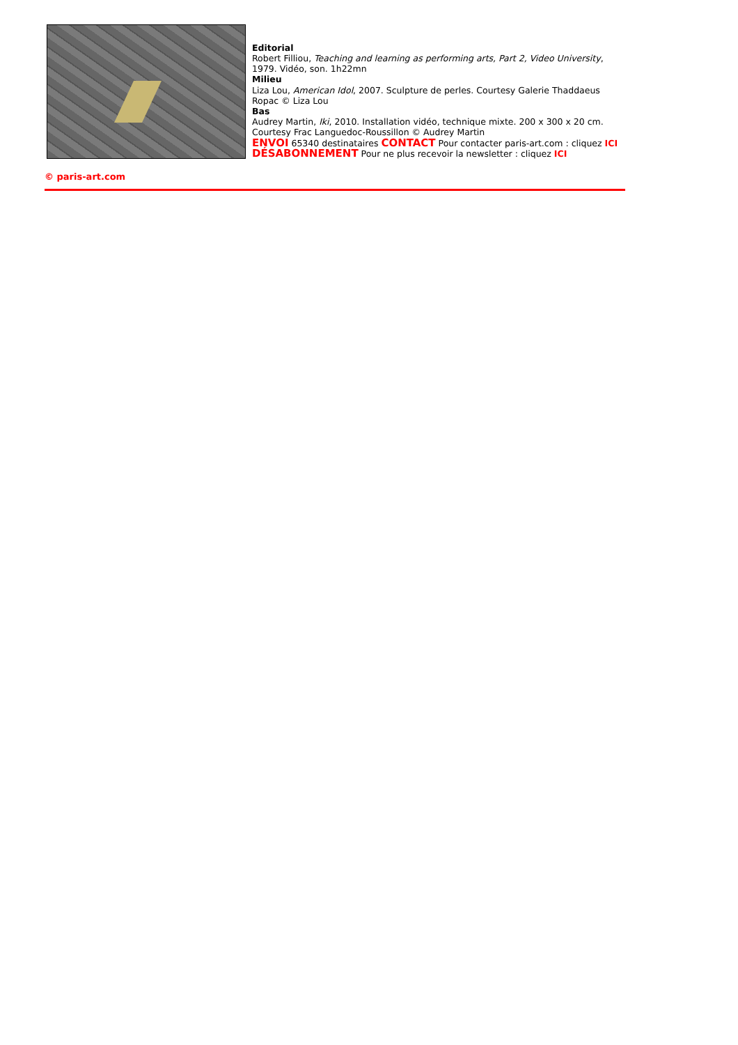Editorial
Robert Filliou, Teaching and learning as performing arts, Part 2, Video University, 1979. Vidéo, son. 1h22mn
Milieu
Liza Lou, American Idol, 2007. Sculpture de perles. Courtesy Galerie Thaddaeus Ropac © Liza Lou
Bas
Audrey Martin, Iki, 2010. Installation vidéo, technique mixte. 200 x 300 x 20 cm. Courtesy Frac Languedoc-Roussillon © Audrey Martin
ENVOI 65340 destinataires CONTACT Pour contacter paris-art.com : cliquez ICI
DÉSABONNEMENT Pour ne plus recevoir la newsletter : cliquez ICI
© paris-art.com